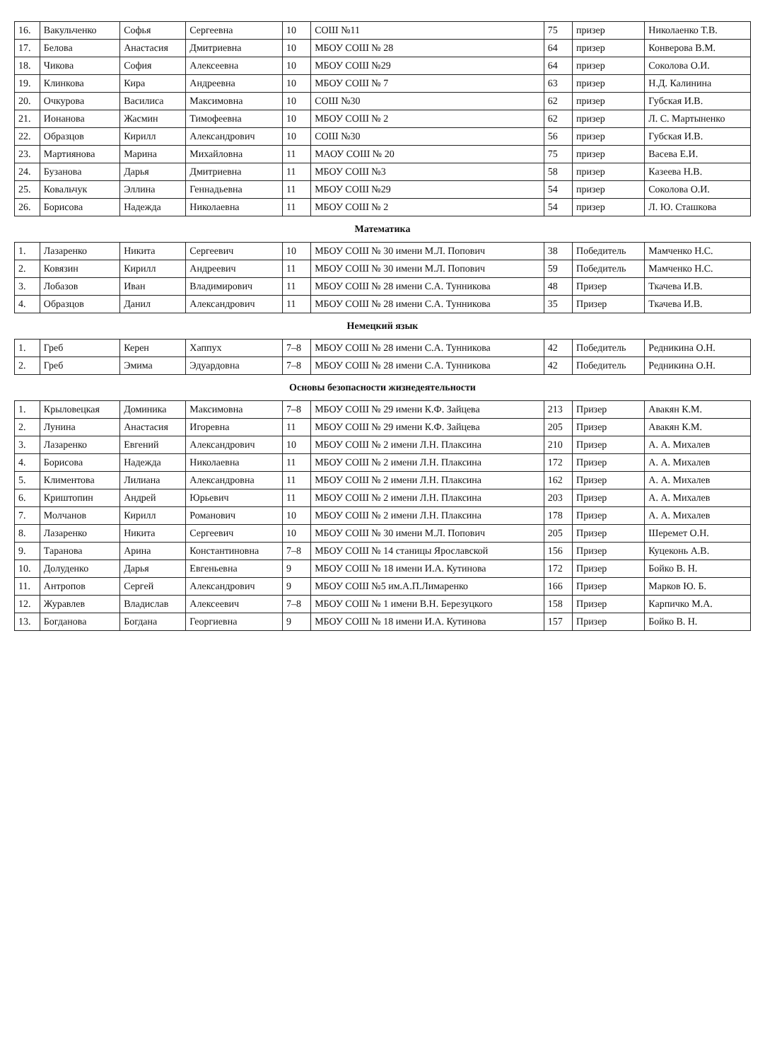| 16. | Вакульченко | Софья | Сергеевна | 10 | СОШ №11 | 75 | призер | Николаенко Т.В. |
| 17. | Белова | Анастасия | Дмитриевна | 10 | МБОУ СОШ № 28 | 64 | призер | Конверова В.М. |
| 18. | Чикова | София | Алексеевна | 10 | МБОУ СОШ №29 | 64 | призер | Соколова О.И. |
| 19. | Клинкова | Кира | Андреевна | 10 | МБОУ СОШ № 7 | 63 | призер | Н.Д. Калинина |
| 20. | Очкурова | Василиса | Максимовна | 10 | СОШ №30 | 62 | призер | Губская И.В. |
| 21. | Ионанова | Жасмин | Тимофеевна | 10 | МБОУ СОШ № 2 | 62 | призер | Л. С. Мартыненко |
| 22. | Образцов | Кирилл | Александрович | 10 | СОШ №30 | 56 | призер | Губская И.В. |
| 23. | Мартиянова | Марина | Михайловна | 11 | МАОУ СОШ № 20 | 75 | призер | Васева Е.И. |
| 24. | Бузанова | Дарья | Дмитриевна | 11 | МБОУ СОШ №3 | 58 | призер | Казеева Н.В. |
| 25. | Ковальчук | Эллина | Геннадьевна | 11 | МБОУ СОШ №29 | 54 | призер | Соколова О.И. |
| 26. | Борисова | Надежда | Николаевна | 11 | МБОУ СОШ № 2 | 54 | призер | Л. Ю. Сташкова |
| Математика | | | | | | | | |
| 1. | Лазаренко | Никита | Сергеевич | 10 | МБОУ СОШ № 30 имени М.Л. Попович | 38 | Победитель | Мамченко Н.С. |
| 2. | Ковязин | Кирилл | Андреевич | 11 | МБОУ СОШ № 30 имени М.Л. Попович | 59 | Победитель | Мамченко Н.С. |
| 3. | Лобазов | Иван | Владимирович | 11 | МБОУ СОШ № 28 имени С.А. Тунникова | 48 | Призер | Ткачева И.В. |
| 4. | Образцов | Данил | Александрович | 11 | МБОУ СОШ № 28 имени С.А. Тунникова | 35 | Призер | Ткачева И.В. |
| Немецкий язык | | | | | | | | |
| 1. | Греб | Керен | Хаппух | 7–8 | МБОУ СОШ № 28 имени С.А. Тунникова | 42 | Победитель | Редникина О.Н. |
| 2. | Греб | Эмима | Эдуардовна | 7–8 | МБОУ СОШ № 28 имени С.А. Тунникова | 42 | Победитель | Редникина О.Н. |
| Основы безопасности жизнедеятельности | | | | | | | | |
| 1. | Крыловецкая | Доминика | Максимовна | 7–8 | МБОУ СОШ № 29 имени К.Ф. Зайцева | 213 | Призер | Авакян К.М. |
| 2. | Лунина | Анастасия | Игоревна | 11 | МБОУ СОШ № 29 имени К.Ф. Зайцева | 205 | Призер | Авакян К.М. |
| 3. | Лазаренко | Евгений | Александрович | 10 | МБОУ СОШ № 2 имени Л.Н. Плаксина | 210 | Призер | А. А. Михалев |
| 4. | Борисова | Надежда | Николаевна | 11 | МБОУ СОШ № 2 имени Л.Н. Плаксина | 172 | Призер | А. А. Михалев |
| 5. | Климентова | Лилиана | Александровна | 11 | МБОУ СОШ № 2 имени Л.Н. Плаксина | 162 | Призер | А. А. Михалев |
| 6. | Криштопин | Андрей | Юрьевич | 11 | МБОУ СОШ № 2 имени Л.Н. Плаксина | 203 | Призер | А. А. Михалев |
| 7. | Молчанов | Кирилл | Романович | 10 | МБОУ СОШ № 2 имени Л.Н. Плаксина | 178 | Призер | А. А. Михалев |
| 8. | Лазаренко | Никита | Сергеевич | 10 | МБОУ СОШ № 30 имени М.Л. Попович | 205 | Призер | Шеремет О.Н. |
| 9. | Таранова | Арина | Константиновна | 7–8 | МБОУ СОШ № 14 станицы Ярославской | 156 | Призер | Куцеконь А.В. |
| 10. | Долуденко | Дарья | Евгеньевна | 9 | МБОУ СОШ № 18 имени И.А. Кутинова | 172 | Призер | Бойко В. Н. |
| 11. | Антропов | Сергей | Александрович | 9 | МБОУ СОШ №5 им.А.П.Лимаренко | 166 | Призер | Марков Ю. Б. |
| 12. | Журавлев | Владислав | Алексеевич | 7–8 | МБОУ СОШ № 1 имени В.Н. Березуцкого | 158 | Призер | Карпичко М.А. |
| 13. | Богданова | Богдана | Георгиевна | 9 | МБОУ СОШ № 18 имени И.А. Кутинова | 157 | Призер | Бойко В. Н. |